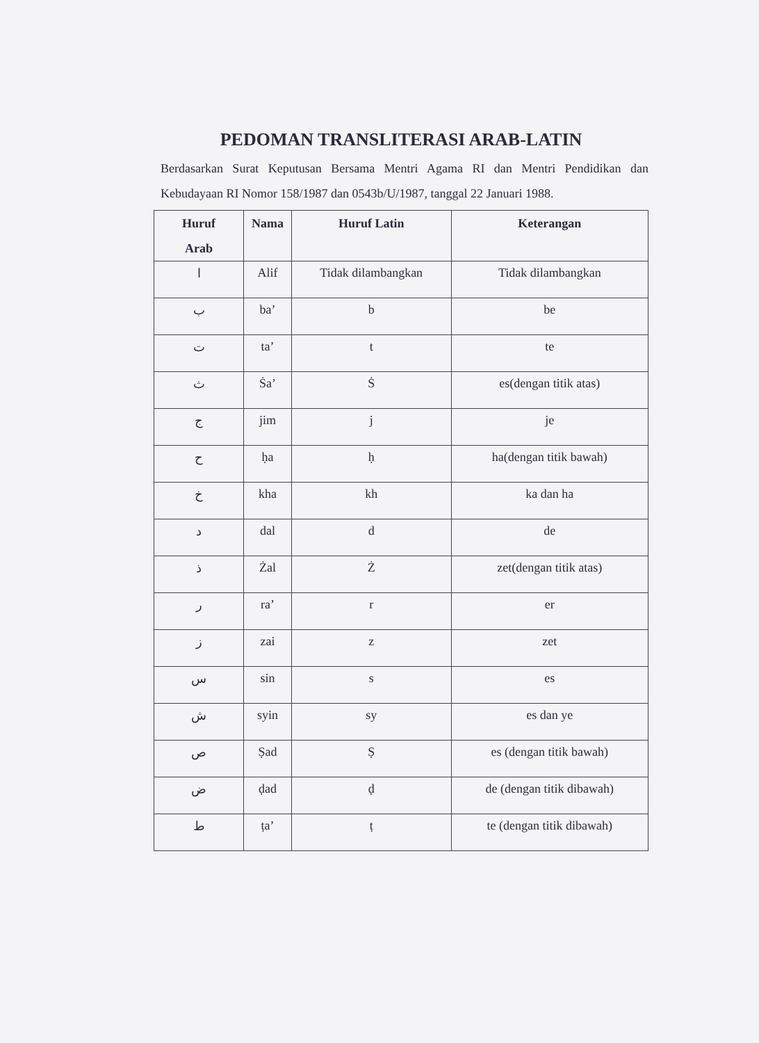PEDOMAN TRANSLITERASI ARAB-LATIN
Berdasarkan Surat Keputusan Bersama Mentri Agama RI dan Mentri Pendidikan dan Kebudayaan RI Nomor 158/1987 dan 0543b/U/1987, tanggal 22 Januari 1988.
| Huruf Arab | Nama | Huruf Latin | Keterangan |
| --- | --- | --- | --- |
| ا | Alif | Tidak dilambangkan | Tidak dilambangkan |
| ب | ba’ | b | be |
| ت | ta’ | t | te |
| ث | Ṡa’ | Ṡ | es(dengan titik atas) |
| ج | jim | j | je |
| ح | ḥa | ḥ | ha(dengan titik bawah) |
| خ | kha | kh | ka dan ha |
| د | dal | d | de |
| ذ | Żal | Ż | zet(dengan titik atas) |
| ر | ra’ | r | er |
| ز | zai | z | zet |
| س | sin | s | es |
| ش | syin | sy | es dan ye |
| ص | Ṣad | Ṣ | es (dengan titik bawah) |
| ض | ḍad | ḍ | de (dengan titik dibawah) |
| ط | ṭa’ | ṭ | te (dengan titik dibawah) |